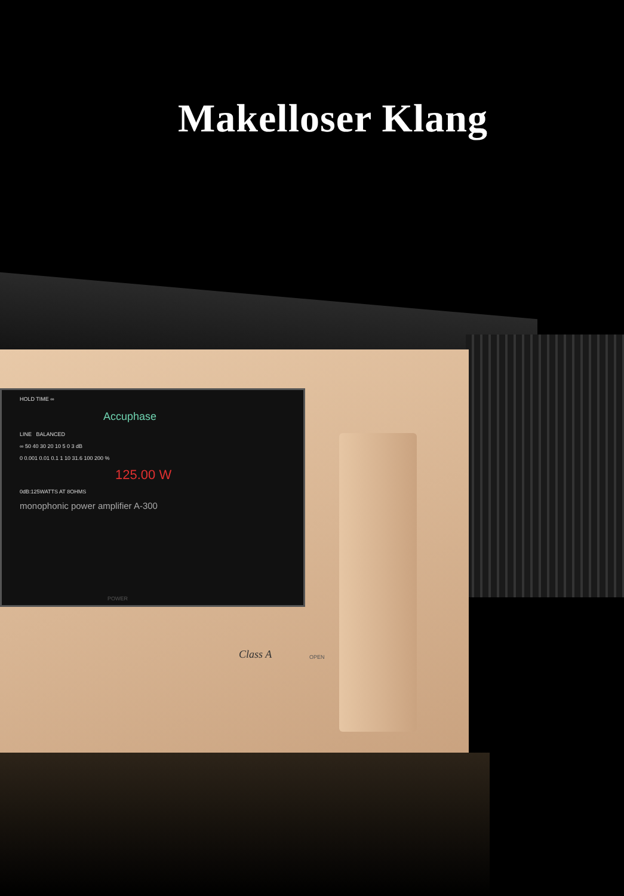Makelloser Klang
HOLD TIME ∞
Accuphase
LINE BALANCED
∞ 50 40 30 20 10 5 0 3 dB
0 0.001 0.01 0.1 1 10 31.6 100 200 %
125.00 W
0dB:125WATTS AT 8OHMS
monophonic power amplifier A-300
POWER
Class A OPEN